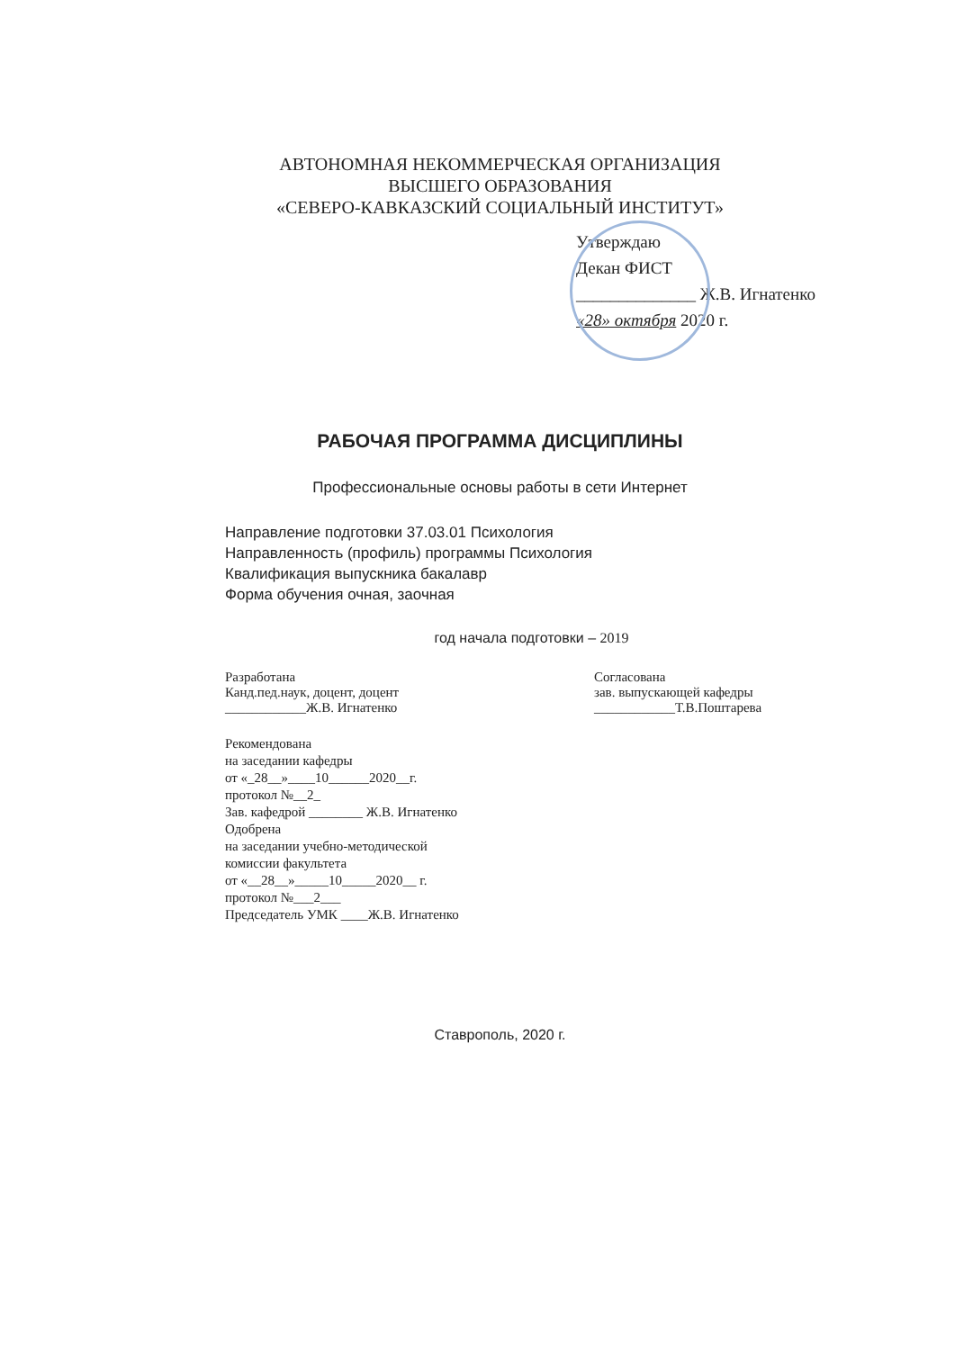АВТОНОМНАЯ НЕКОММЕРЧЕСКАЯ ОРГАНИЗАЦИЯ
ВЫСШЕГО ОБРАЗОВАНИЯ
«СЕВЕРО-КАВКАЗСКИЙ СОЦИАЛЬНЫЙ ИНСТИТУТ»
Утверждаю
Декан ФИСТ
______________ Ж.В. Игнатенко
«28» октября 2020 г.
РАБОЧАЯ ПРОГРАММА ДИСЦИПЛИНЫ
Профессиональные основы работы в сети Интернет
Направление подготовки 37.03.01 Психология
Направленность (профиль) программы Психология
Квалификация выпускника бакалавр
Форма обучения очная, заочная
год начала подготовки – 2019
Разработана
Канд.пед.наук, доцент, доцент
____________Ж.В. Игнатенко
Согласована
зав. выпускающей кафедры
____________Т.В.Поштарева
Рекомендована
на заседании кафедры
от «_28__»____10______2020__г.
протокол №__2_
Зав. кафедрой ________ Ж.В. Игнатенко
Одобрена
на заседании учебно-методической
комиссии факультета
от «__28__»_____10_____2020__ г.
протокол №___2___
Председатель УМК ____Ж.В. Игнатенко
Ставрополь, 2020 г.